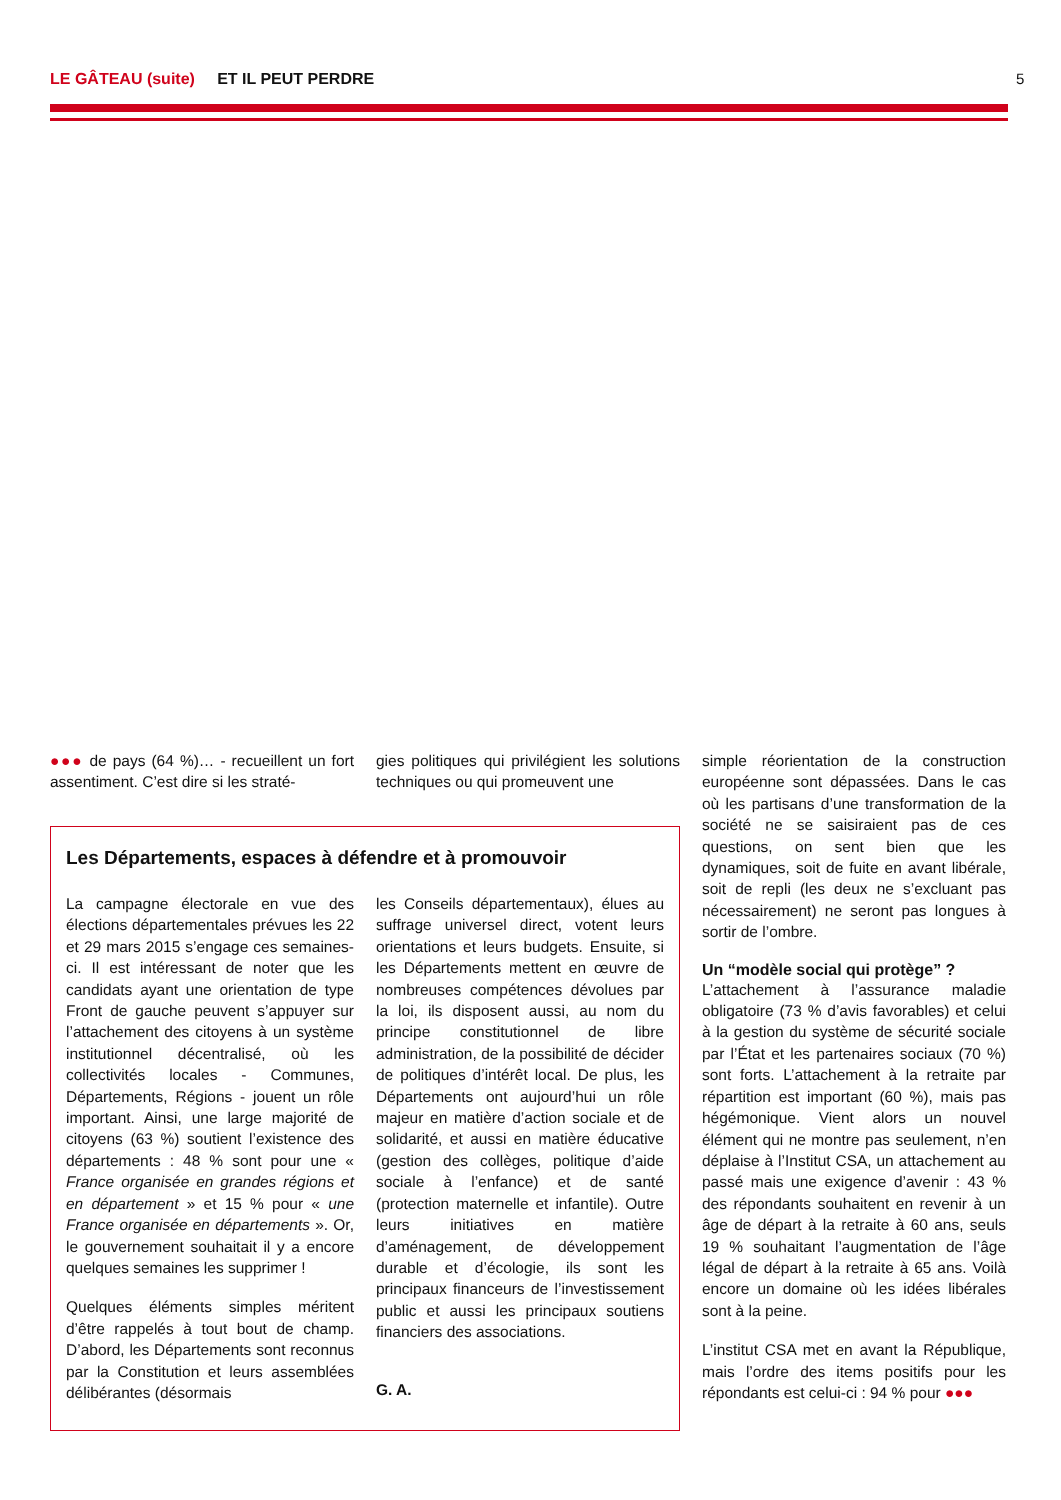LE GÂTEAU (suite) ET IL PEUT PERDRE 5
●●● de pays (64 %)… - recueillent un fort assentiment. C’est dire si les straté-
gies politiques qui privilégient les solutions techniques ou qui promeuvent une
simple réorientation de la construction européenne sont dépassées. Dans le cas où les partisans d’une transformation de la société ne se saisiraient pas de ces questions, on sent bien que les dynamiques, soit de fuite en avant libérale, soit de repli (les deux ne s’excluant pas nécessairement) ne seront pas longues à sortir de l’ombre.
Un “modèle social qui protège” ?
L’attachement à l’assurance maladie obligatoire (73 % d’avis favorables) et celui à la gestion du système de sécurité sociale par l’État et les partenaires sociaux (70 %) sont forts. L’attachement à la retraite par répartition est important (60 %), mais pas hégémonique. Vient alors un nouvel élément qui ne montre pas seulement, n’en déplaise à l’Institut CSA, un attachement au passé mais une exigence d’avenir : 43 % des répondants souhaitent en revenir à un âge de départ à la retraite à 60 ans, seuls 19 % souhaitant l’augmentation de l’âge légal de départ à la retraite à 65 ans. Voilà encore un domaine où les idées libérales sont à la peine.
L’institut CSA met en avant la République, mais l’ordre des items positifs pour les répondants est celui-ci : 94 % pour ●●●
Les Départements, espaces à défendre et à promouvoir
La campagne électorale en vue des élections départementales prévues les 22 et 29 mars 2015 s’engage ces semaines-ci. Il est intéressant de noter que les candidats ayant une orientation de type Front de gauche peuvent s’appuyer sur l’attachement des citoyens à un système institutionnel décentralisé, où les collectivités locales - Communes, Départements, Régions - jouent un rôle important. Ainsi, une large majorité de citoyens (63 %) soutient l’existence des départements : 48 % sont pour une « France organisée en grandes régions et en département » et 15 % pour « une France organisée en départements ». Or, le gouvernement souhaitait il y a encore quelques semaines les supprimer !
Quelques éléments simples méritent d’être rappelés à tout bout de champ. D’abord, les Départements sont reconnus par la Constitution et leurs assemblées délibérantes (désormais
les Conseils départementaux), élues au suffrage universel direct, votent leurs orientations et leurs budgets. Ensuite, si les Départements mettent en œuvre de nombreuses compétences dévolues par la loi, ils disposent aussi, au nom du principe constitutionnel de libre administration, de la possibilité de décider de politiques d’intérêt local. De plus, les Départements ont aujourd’hui un rôle majeur en matière d’action sociale et de solidarité, et aussi en matière éducative (gestion des collèges, politique d’aide sociale à l’enfance) et de santé (protection maternelle et infantile). Outre leurs initiatives en matière d’aménagement, de développement durable et d’écologie, ils sont les principaux financeurs de l’investissement public et aussi les principaux soutiens financiers des associations.
G. A.